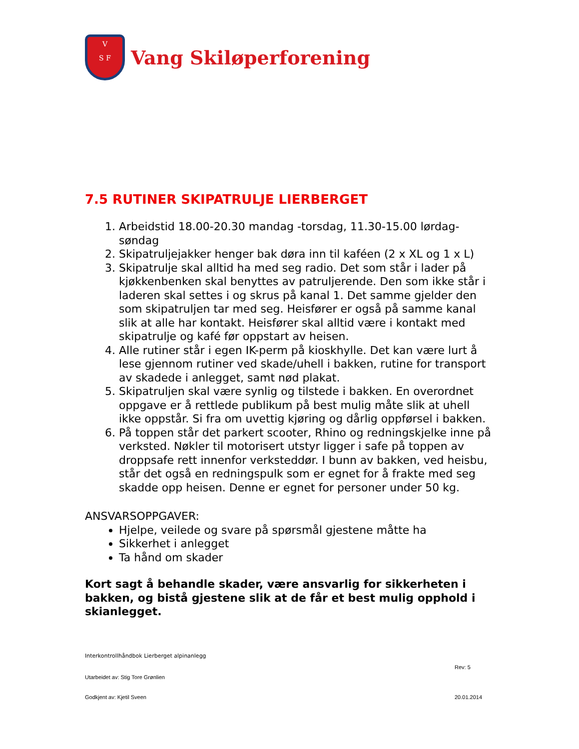V
S F
Vang Skiløperforening
7.5 RUTINER SKIPATRULJE LIERBERGET
1. Arbeidstid 18.00-20.30 mandag -torsdag, 11.30-15.00 lørdag-søndag
2. Skipatruljejakker henger bak døra inn til kaféen (2 x XL og 1 x L)
3. Skipatrulje skal alltid ha med seg radio. Det som står i lader på kjøkkenbenken skal benyttes av patruljerende. Den som ikke står i laderen skal settes i og skrus på kanal 1. Det samme gjelder den som skipatruljen tar med seg. Heisfører er også på samme kanal slik at alle har kontakt. Heisfører skal alltid være i kontakt med skipatrulje og kafé før oppstart av heisen.
4. Alle rutiner står i egen IK-perm på kioskhylle. Det kan være lurt å lese gjennom rutiner ved skade/uhell i bakken, rutine for transport av skadede i anlegget, samt nød plakat.
5. Skipatruljen skal være synlig og tilstede i bakken. En overordnet oppgave er å rettlede publikum på best mulig måte slik at uhell ikke oppstår. Si fra om uvettig kjøring og dårlig oppførsel i bakken.
6. På toppen står det parkert scooter, Rhino og redningskjelke inne på verksted. Nøkler til motorisert utstyr ligger i safe på toppen av droppsafe rett innenfor verksteddør. I bunn av bakken, ved heisbu, står det også en redningspulk som er egnet for å frakte med seg skadde opp heisen. Denne er egnet for personer under 50 kg.
ANSVARSOPPGAVER:
Hjelpe, veilede og svare på spørsmål gjestene måtte ha
Sikkerhet i anlegget
Ta hånd om skader
Kort sagt å behandle skader, være ansvarlig for sikkerheten i bakken, og bistå gjestene slik at de får et best mulig opphold i skianlegget.
Interkontrollhåndbok Lierberget alpinanlegg
Rev: 5
Utarbeidet av: Stig Tore Grønlien
Godkjent av: Kjetil Sveen 20.01.2014